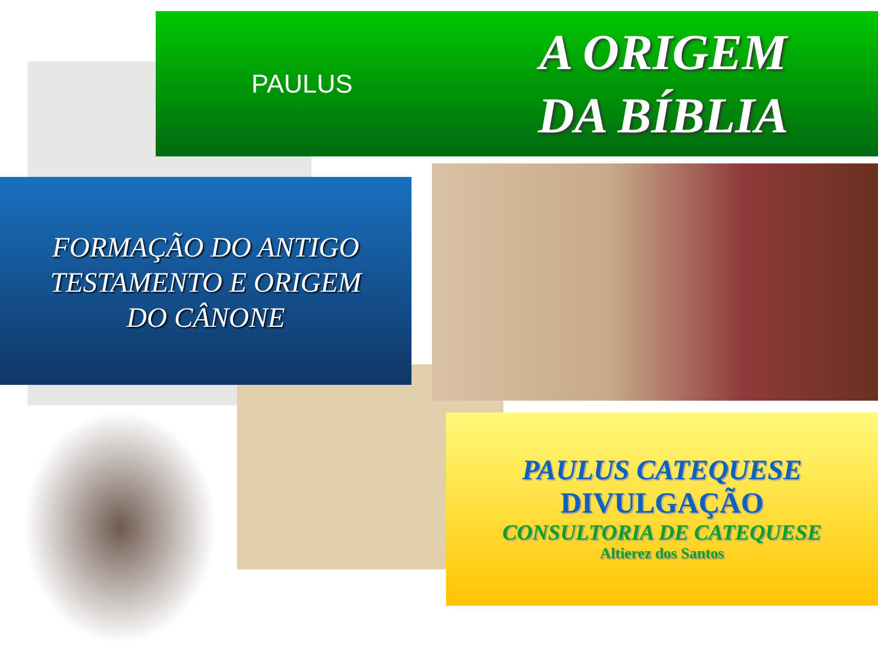PAULUS
A ORIGEM
DA BÍBLIA
FORMAÇÃO DO ANTIGO
TESTAMENTO E ORIGEM
DO CÂNONE
PAULUS CATEQUESE
DIVULGAÇÃO
CONSULTORIA DE CATEQUESE
Altierez dos Santos